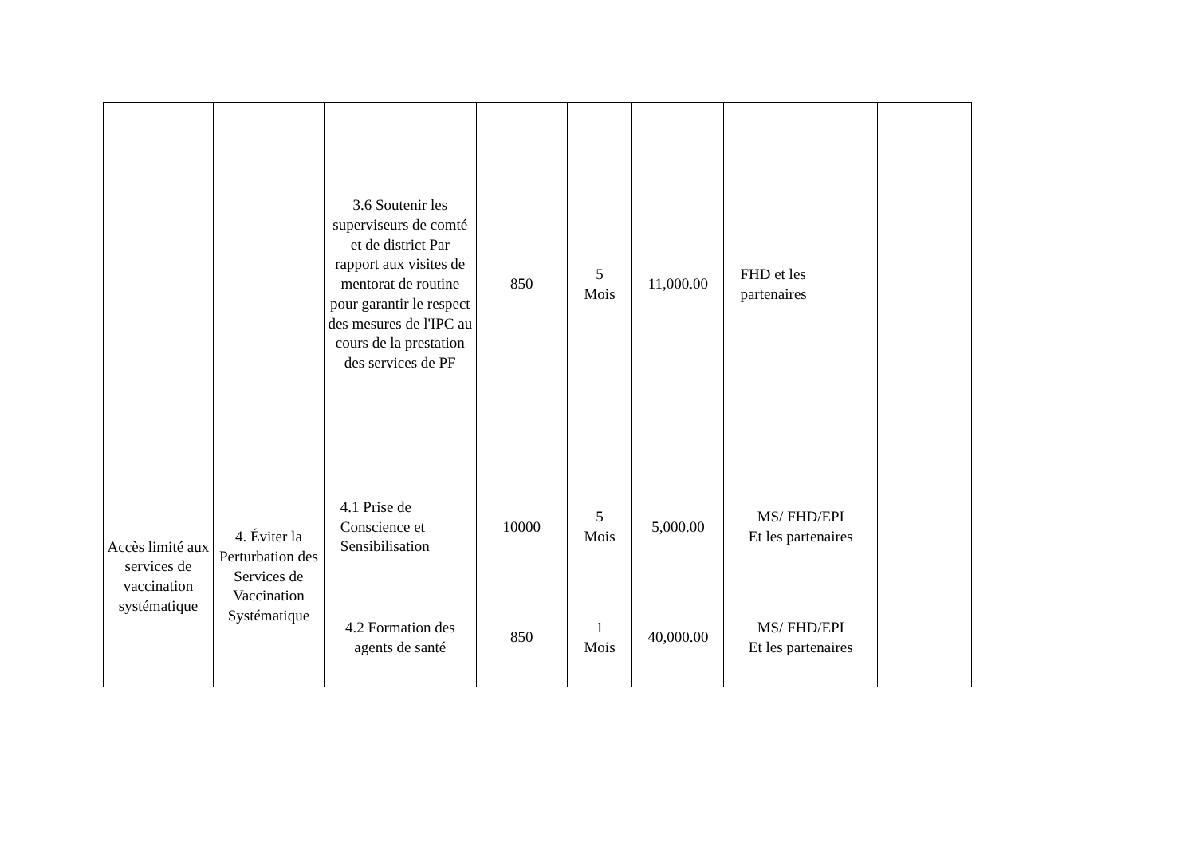| | | 3.6 Soutenir les superviseurs de comté et de district Par rapport aux visites de mentorat de routine pour garantir le respect des mesures de l'IPC au cours de la prestation des services de PF | 850 | 5 Mois | 11,000.00 | FHD et les partenaires | |
| Accès limité aux services de vaccination systématique | 4. Éviter la Perturbation des Services de Vaccination Systématique | 4.1 Prise de Conscience et Sensibilisation | 10000 | 5 Mois | 5,000.00 | MS/ FHD/EPI Et les partenaires | |
| | | 4.2 Formation des agents de santé | 850 | 1 Mois | 40,000.00 | MS/ FHD/EPI Et les partenaires | |